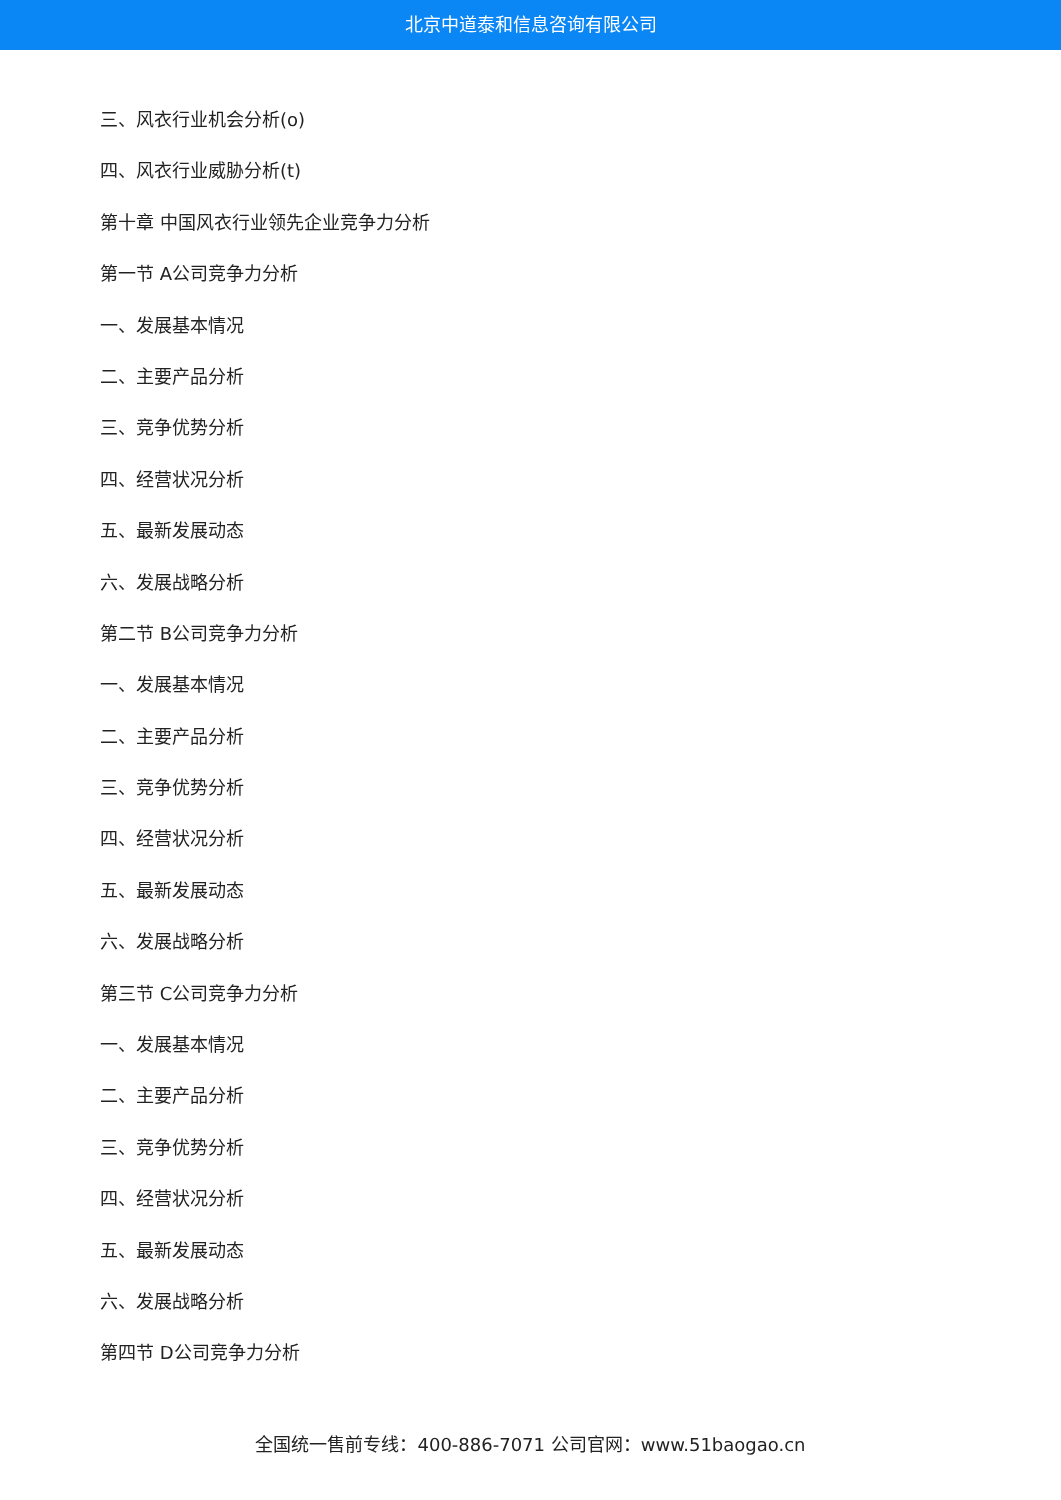北京中道泰和信息咨询有限公司
三、风衣行业机会分析(o)
四、风衣行业威胁分析(t)
第十章 中国风衣行业领先企业竞争力分析
第一节 A公司竞争力分析
一、发展基本情况
二、主要产品分析
三、竞争优势分析
四、经营状况分析
五、最新发展动态
六、发展战略分析
第二节 B公司竞争力分析
一、发展基本情况
二、主要产品分析
三、竞争优势分析
四、经营状况分析
五、最新发展动态
六、发展战略分析
第三节 C公司竞争力分析
一、发展基本情况
二、主要产品分析
三、竞争优势分析
四、经营状况分析
五、最新发展动态
六、发展战略分析
第四节 D公司竞争力分析
全国统一售前专线：400-886-7071 公司官网：www.51baogao.cn